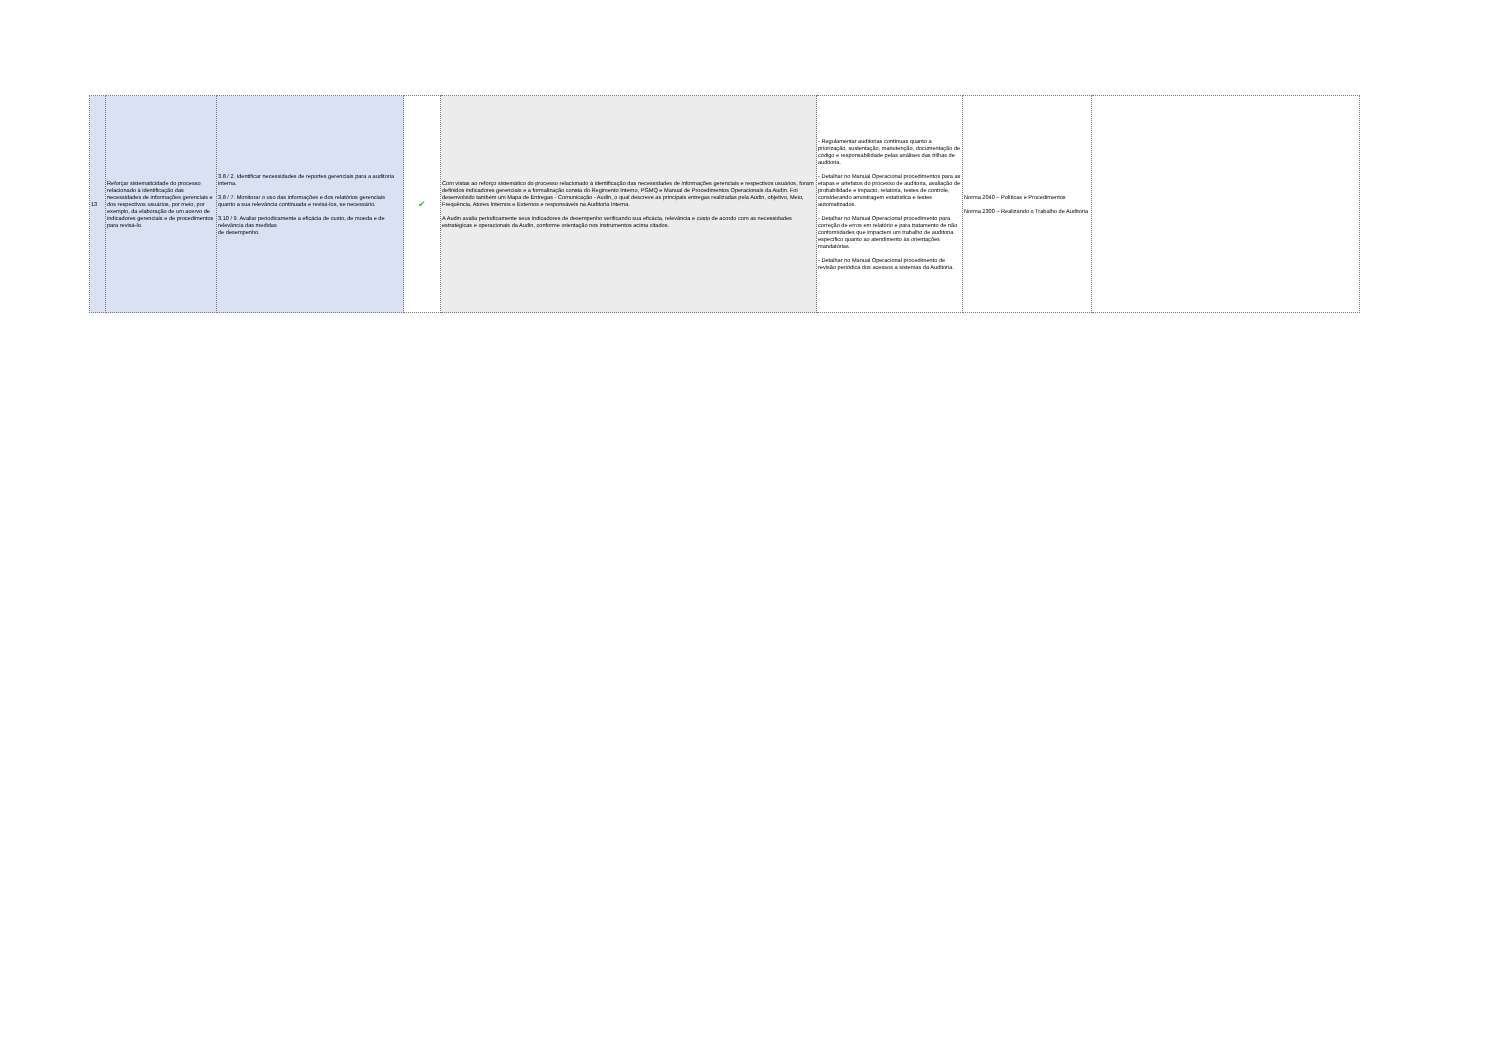| 13 | Reforçar sistematicidade do processo relacionado à identificação das necessidades de informações gerenciais e dos respectivos usuários, por meio, por exemplo, da elaboração de um acervo de indicadores gerenciais e de procedimentos para revisá-lo. | 3.8 / 2. Identificar necessidades de reportes gerenciais para a auditoria interna. 3.8 / 7. Monitorar o uso das informações e dos relatórios gerenciais quanto a sua relevância continuada e revisá-los, se necessário. 3.10 / 9. Avaliar periodicamente a eficácia de custo, de moeda e de relevância das medidas de desempenho. | ✔ | Com vistas ao reforço sistemático do processo relacionado à identificação das necessidades de informações gerenciais e respectivos usuários, foram definidos indicadores gerenciais e a formalização consta do Regimento Interno, PGMQ e Manual de Procedimentos Operacionais da Audin. Foi desenvolvido também um Mapa de Entregas - Comunicação - Audin, o qual descreve as principais entregas realizadas pela Audin, objetivo, Meio, Frequência, Atores Internos e Externos e responsáveis na Auditoria Interna. A Audin avalia periodicamente seus indicadores de desempenho verificando sua eficácia, relevância e custo de acordo com as necessidades estratégicas e operacionais da Audin, conforme orientação nos instrumentos acima citados. | - Regulamentar auditorias contínuas quanto a priorização, sustentação, manutenção, documentação de código e responsabilidade pelas análises das trilhas de auditoria. - Detalhar no Manual Operacional procedimentos para as etapas e artefatos do processo de auditoria, avaliação de probabilidade e impacto, relatoria, testes de controle, considerando amostragem estatística e testes automatizados. - Detalhar no Manual Operacional procedimento para correção de erros em relatório e para tratamento de não conformidades que impactem um trabalho de auditoria específico quanto ao atendimento às orientações mandatórias. - Detalhar no Manual Operacional procedimento de revisão periódica dos acessos a sistemas da Auditoria. | Norma 2040 – Políticas e Procedimentos Norma 2300 – Realizando o Trabalho de Auditoria | |